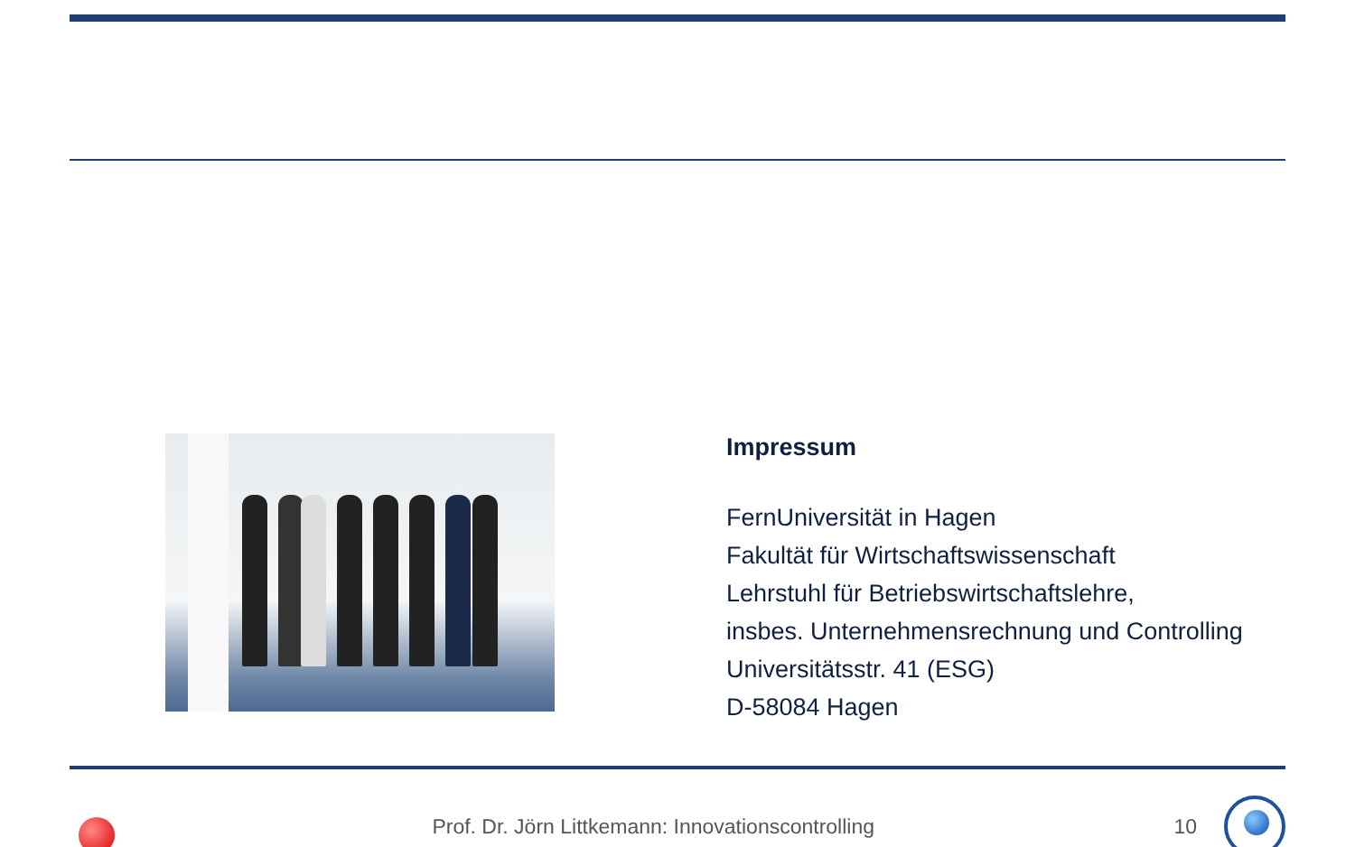Impressum
FernUniversität in Hagen
Fakultät für Wirtschaftswissenschaft
Lehrstuhl für Betriebswirtschaftslehre,
insbes. Unternehmensrechnung und Controlling
Universitätsstr. 41 (ESG)
D-58084 Hagen
Prof. Dr. Jörn Littkemann: Innovationscontrolling
10